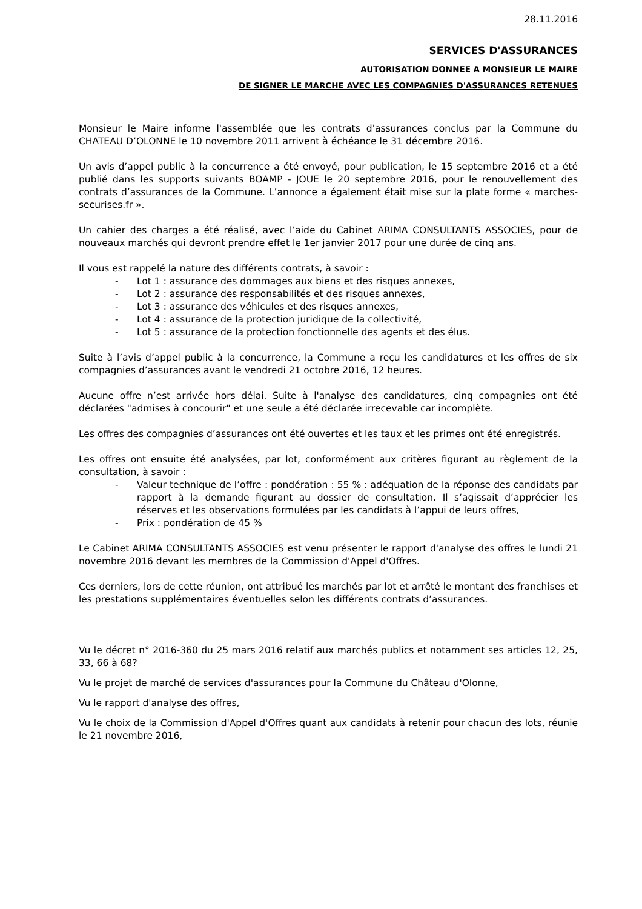28.11.2016
SERVICES D'ASSURANCES
AUTORISATION DONNEE A MONSIEUR LE MAIRE
DE SIGNER LE MARCHE AVEC LES COMPAGNIES D'ASSURANCES RETENUES
Monsieur le Maire informe l'assemblée que les contrats d'assurances conclus par la Commune du CHATEAU D’OLONNE le 10 novembre 2011 arrivent à échéance le 31 décembre 2016.
Un avis d’appel public à la concurrence a été envoyé, pour publication, le 15 septembre 2016 et a été publié dans les supports suivants BOAMP - JOUE le 20 septembre 2016, pour le renouvellement des contrats d’assurances de la Commune. L’annonce a également était mise sur la plate forme « marches-securises.fr ».
Un cahier des charges a été réalisé, avec l’aide du Cabinet ARIMA CONSULTANTS ASSOCIES, pour de nouveaux marchés qui devront prendre effet le 1er janvier 2017 pour une durée de cinq ans.
Il vous est rappelé la nature des différents contrats, à savoir :
- Lot 1 : assurance des dommages aux biens et des risques annexes,
- Lot 2 : assurance des responsabilités et des risques annexes,
- Lot 3 : assurance des véhicules et des risques annexes,
- Lot 4 : assurance de la protection juridique de la collectivité,
- Lot 5 : assurance de la protection fonctionnelle des agents et des élus.
Suite à l’avis d’appel public à la concurrence, la Commune a reçu les candidatures et les offres de six compagnies d’assurances avant le vendredi 21 octobre 2016, 12 heures.
Aucune offre n’est arrivée hors délai. Suite à l'analyse des candidatures, cinq compagnies ont été déclarées "admises à concourir" et une seule a été déclarée irrecevable car incomplète.
Les offres des compagnies d’assurances ont été ouvertes et les taux et les primes ont été enregistrés.
Les offres ont ensuite été analysées, par lot, conformément aux critères figurant au règlement de la consultation, à savoir :
- Valeur technique de l’offre : pondération : 55 % : adéquation de la réponse des candidats par rapport à la demande figurant au dossier de consultation. Il s’agissait d’apprécier les réserves et les observations formulées par les candidats à l’appui de leurs offres,
- Prix : pondération de 45 %
Le Cabinet ARIMA CONSULTANTS ASSOCIES est venu présenter le rapport d'analyse des offres le lundi 21 novembre 2016 devant les membres de la Commission d'Appel d'Offres.
Ces derniers, lors de cette réunion, ont attribué les marchés par lot et arrêté le montant des franchises et les prestations supplémentaires éventuelles selon les différents contrats d’assurances.
Vu le décret n° 2016-360 du 25 mars 2016 relatif aux marchés publics et notamment ses articles 12, 25, 33, 66 à 68?
Vu le projet de marché de services d'assurances pour la Commune du Château d'Olonne,
Vu le rapport d'analyse des offres,
Vu le choix de la Commission d'Appel d'Offres quant aux candidats à retenir pour chacun des lots, réunie le 21 novembre 2016,